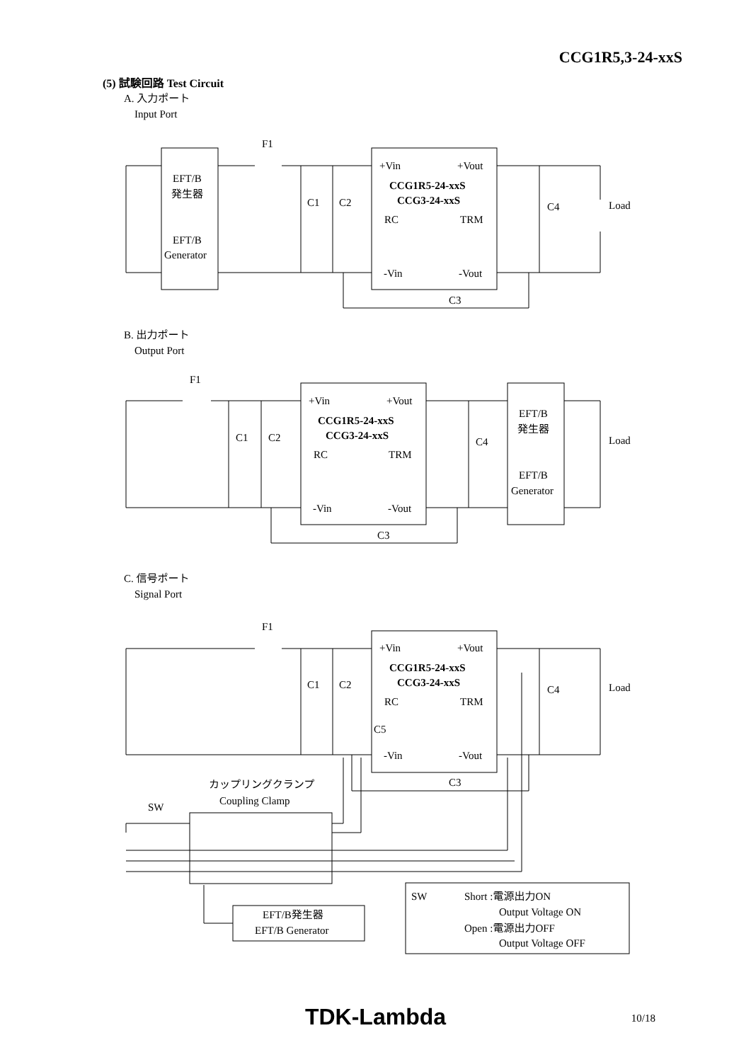CCG1R5,3-24-xxS
(5) 試験回路 Test Circuit
A. 入力ポート
Input Port
F1
EFT/B
発生器
EFT/B
Generator
+Vin
+Vout
CCG1R5-24-xxS
CCG3-24-xxS
RC
TRM
-Vin
-Vout
C1
C2
C4
Load
C3
B. 出力ポート
Output Port
F1
+Vin
+Vout
CCG1R5-24-xxS
CCG3-24-xxS
RC
TRM
-Vin
-Vout
C1
C2
C4
Load
EFT/B
発生器
EFT/B
Generator
C3
C. 信号ポート
Signal Port
F1
+Vin
+Vout
CCG1R5-24-xxS
CCG3-24-xxS
RC
TRM
-Vin
-Vout
C1
C2
C4
Load
C5
C3
カップリングクランプ
Coupling Clamp
SW
EFT/B発生器
EFT/B Generator
SW
Short :電源出力ON
Output Voltage ON
Open :電源出力OFF
Output Voltage OFF
TDK-Lambda
10/18